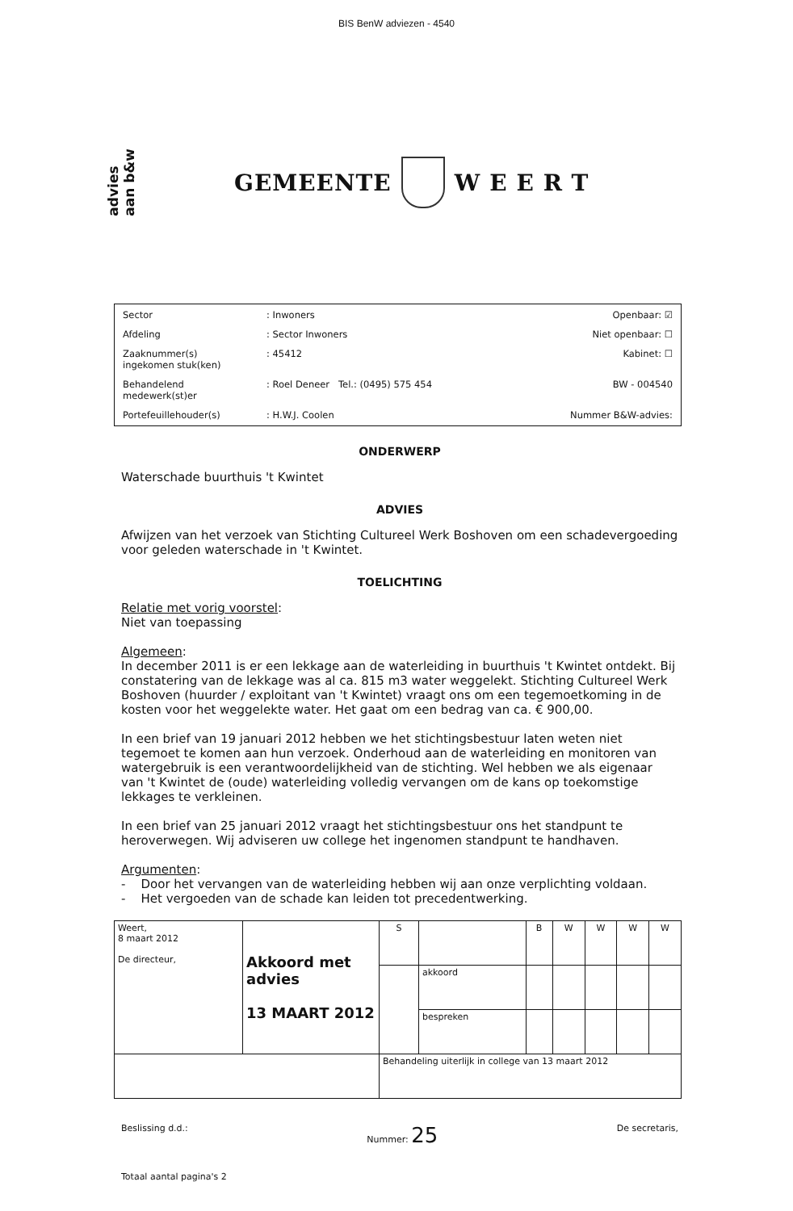BIS BenW adviezen - 4540
advies
aan b&w
GEMEENTE WEERT
| Sector | : Inwoners | Openbaar: ☑ |
| Afdeling | : Sector Inwoners | Niet openbaar: ☐ |
| Zaaknummer(s) ingekomen stuk(ken) | : 45412 | Kabinet: ☐ |
| Behandelend medewerk(st)er | : Roel Deneer Tel.: (0495) 575 454 | BW - 004540 |
| Portefeuillehouder(s) | : H.W.J. Coolen | Nummer B&W-advies: |
ONDERWERP
Waterschade buurthuis 't Kwintet
ADVIES
Afwijzen van het verzoek van Stichting Cultureel Werk Boshoven om een schadevergoeding voor geleden waterschade in 't Kwintet.
TOELICHTING
Relatie met vorig voorstel:
Niet van toepassing
Algemeen:
In december 2011 is er een lekkage aan de waterleiding in buurthuis 't Kwintet ontdekt. Bij constatering van de lekkage was al ca. 815 m3 water weggelekt. Stichting Cultureel Werk Boshoven (huurder / exploitant van 't Kwintet) vraagt ons om een tegemoetkoming in de kosten voor het weggelekte water. Het gaat om een bedrag van ca. € 900,00.
In een brief van 19 januari 2012 hebben we het stichtingsbestuur laten weten niet tegemoet te komen aan hun verzoek. Onderhoud aan de waterleiding en monitoren van watergebruik is een verantwoordelijkheid van de stichting. Wel hebben we als eigenaar van 't Kwintet de (oude) waterleiding volledig vervangen om de kans op toekomstige lekkages te verkleinen.
In een brief van 25 januari 2012 vraagt het stichtingsbestuur ons het standpunt te heroverwegen. Wij adviseren uw college het ingenomen standpunt te handhaven.
Argumenten:
- Door het vervangen van de waterleiding hebben wij aan onze verplichting voldaan.
- Het vergoeden van de schade kan leiden tot precedentwerking.
| Weert, 8 maart 2012 De directeur, | Akkoord met advies 13 MAART 2012 | S | | B | W | W | W | W |
| | | | akkoord | | | | | |
| | | | bespreken | | | | | |
| | | Behandeling uiterlijk in college van 13 maart 2012 | | | | | | |
Beslissing d.d.: Nummer: 25 De secretaris,
Totaal aantal pagina's 2